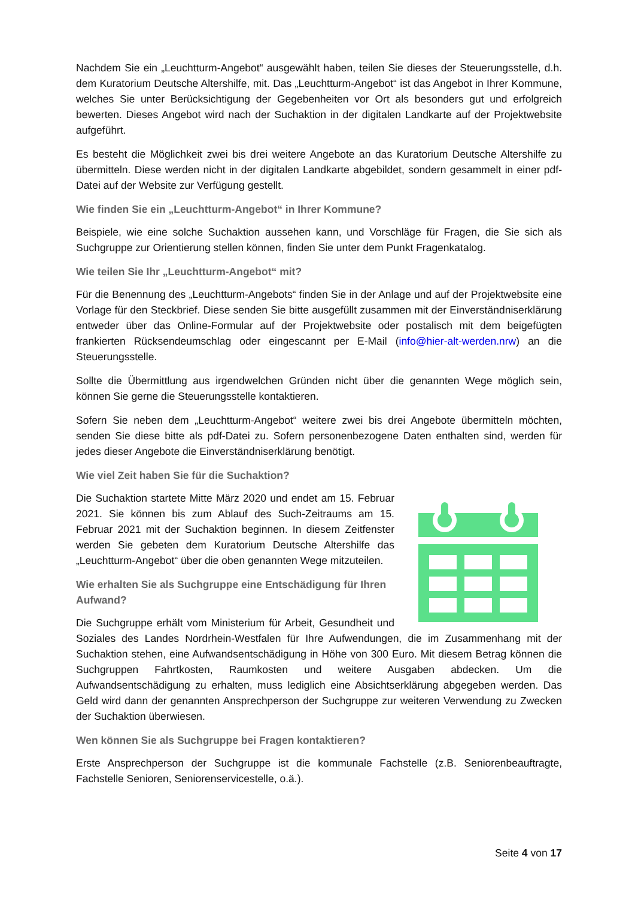Nachdem Sie ein „Leuchtturm-Angebot“ ausgewählt haben, teilen Sie dieses der Steuerungsstelle, d.h. dem Kuratorium Deutsche Altershilfe, mit. Das „Leuchtturm-Angebot“ ist das Angebot in Ihrer Kommune, welches Sie unter Berücksichtigung der Gegebenheiten vor Ort als besonders gut und erfolgreich bewerten. Dieses Angebot wird nach der Suchaktion in der digitalen Landkarte auf der Projektwebsite aufgeführt.
Es besteht die Möglichkeit zwei bis drei weitere Angebote an das Kuratorium Deutsche Altershilfe zu übermitteln. Diese werden nicht in der digitalen Landkarte abgebildet, sondern gesammelt in einer pdf-Datei auf der Website zur Verfügung gestellt.
Wie finden Sie ein „Leuchtturm-Angebot“ in Ihrer Kommune?
Beispiele, wie eine solche Suchaktion aussehen kann, und Vorschläge für Fragen, die Sie sich als Suchgruppe zur Orientierung stellen können, finden Sie unter dem Punkt Fragenkatalog.
Wie teilen Sie Ihr „Leuchtturm-Angebot“ mit?
Für die Benennung des „Leuchtturm-Angebots“ finden Sie in der Anlage und auf der Projektwebsite eine Vorlage für den Steckbrief. Diese senden Sie bitte ausgefüllt zusammen mit der Einverständniserklärung entweder über das Online-Formular auf der Projektwebsite oder postalisch mit dem beigefügten frankierten Rücksendeumschlag oder eingescannt per E-Mail (info@hier-alt-werden.nrw) an die Steuerungsstelle.
Sollte die Übermittlung aus irgendwelchen Gründen nicht über die genannten Wege möglich sein, können Sie gerne die Steuerungsstelle kontaktieren.
Sofern Sie neben dem „Leuchtturm-Angebot“ weitere zwei bis drei Angebote übermitteln möchten, senden Sie diese bitte als pdf-Datei zu. Sofern personenbezogene Daten enthalten sind, werden für jedes dieser Angebote die Einverständniserklärung benötigt.
Wie viel Zeit haben Sie für die Suchaktion?
Die Suchaktion startete Mitte März 2020 und endet am 15. Februar 2021. Sie können bis zum Ablauf des Such-Zeitraums am 15. Februar 2021 mit der Suchaktion beginnen. In diesem Zeitfenster werden Sie gebeten dem Kuratorium Deutsche Altershilfe das „Leuchtturm-Angebot“ über die oben genannten Wege mitzuteilen.
Wie erhalten Sie als Suchgruppe eine Entschädigung für Ihren Aufwand?
Die Suchgruppe erhält vom Ministerium für Arbeit, Gesundheit und Soziales des Landes Nordrhein-Westfalen für Ihre Aufwendungen, die im Zusammenhang mit der Suchaktion stehen, eine Aufwandsentschädigung in Höhe von 300 Euro. Mit diesem Betrag können die Suchgruppen Fahrtkosten, Raumkosten und weitere Ausgaben abdecken. Um die Aufwandsentschädigung zu erhalten, muss lediglich eine Absichtserklärung abgegeben werden. Das Geld wird dann der genannten Ansprechperson der Suchgruppe zur weiteren Verwendung zu Zwecken der Suchaktion überwiesen.
Wen können Sie als Suchgruppe bei Fragen kontaktieren?
Erste Ansprechperson der Suchgruppe ist die kommunale Fachstelle (z.B. Seniorenbeauftragte, Fachstelle Senioren, Seniorenservicestelle, o.ä.).
Seite 4 von 17